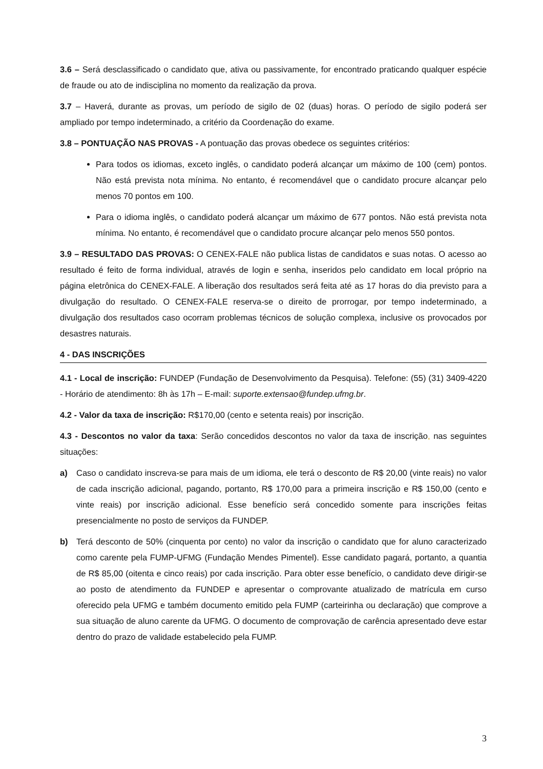3.6 – Será desclassificado o candidato que, ativa ou passivamente, for encontrado praticando qualquer espécie de fraude ou ato de indisciplina no momento da realização da prova.
3.7 – Haverá, durante as provas, um período de sigilo de 02 (duas) horas. O período de sigilo poderá ser ampliado por tempo indeterminado, a critério da Coordenação do exame.
3.8 – PONTUAÇÃO NAS PROVAS - A pontuação das provas obedece os seguintes critérios:
Para todos os idiomas, exceto inglês, o candidato poderá alcançar um máximo de 100 (cem) pontos. Não está prevista nota mínima. No entanto, é recomendável que o candidato procure alcançar pelo menos 70 pontos em 100.
Para o idioma inglês, o candidato poderá alcançar um máximo de 677 pontos. Não está prevista nota mínima. No entanto, é recomendável que o candidato procure alcançar pelo menos 550 pontos.
3.9 – RESULTADO DAS PROVAS: O CENEX-FALE não publica listas de candidatos e suas notas. O acesso ao resultado é feito de forma individual, através de login e senha, inseridos pelo candidato em local próprio na página eletrônica do CENEX-FALE. A liberação dos resultados será feita até as 17 horas do dia previsto para a divulgação do resultado. O CENEX-FALE reserva-se o direito de prorrogar, por tempo indeterminado, a divulgação dos resultados caso ocorram problemas técnicos de solução complexa, inclusive os provocados por desastres naturais.
4 - DAS INSCRIÇÕES
4.1 - Local de inscrição: FUNDEP (Fundação de Desenvolvimento da Pesquisa). Telefone: (55) (31) 3409-4220 - Horário de atendimento: 8h às 17h – E-mail: suporte.extensao@fundep.ufmg.br.
4.2 - Valor da taxa de inscrição: R$170,00 (cento e setenta reais) por inscrição.
4.3 - Descontos no valor da taxa: Serão concedidos descontos no valor da taxa de inscrição, nas seguintes situações:
a) Caso o candidato inscreva-se para mais de um idioma, ele terá o desconto de R$ 20,00 (vinte reais) no valor de cada inscrição adicional, pagando, portanto, R$ 170,00 para a primeira inscrição e R$ 150,00 (cento e vinte reais) por inscrição adicional. Esse benefício será concedido somente para inscrições feitas presencialmente no posto de serviços da FUNDEP.
b) Terá desconto de 50% (cinquenta por cento) no valor da inscrição o candidato que for aluno caracterizado como carente pela FUMP-UFMG (Fundação Mendes Pimentel). Esse candidato pagará, portanto, a quantia de R$ 85,00 (oitenta e cinco reais) por cada inscrição. Para obter esse benefício, o candidato deve dirigir-se ao posto de atendimento da FUNDEP e apresentar o comprovante atualizado de matrícula em curso oferecido pela UFMG e também documento emitido pela FUMP (carteirinha ou declaração) que comprove a sua situação de aluno carente da UFMG. O documento de comprovação de carência apresentado deve estar dentro do prazo de validade estabelecido pela FUMP.
3